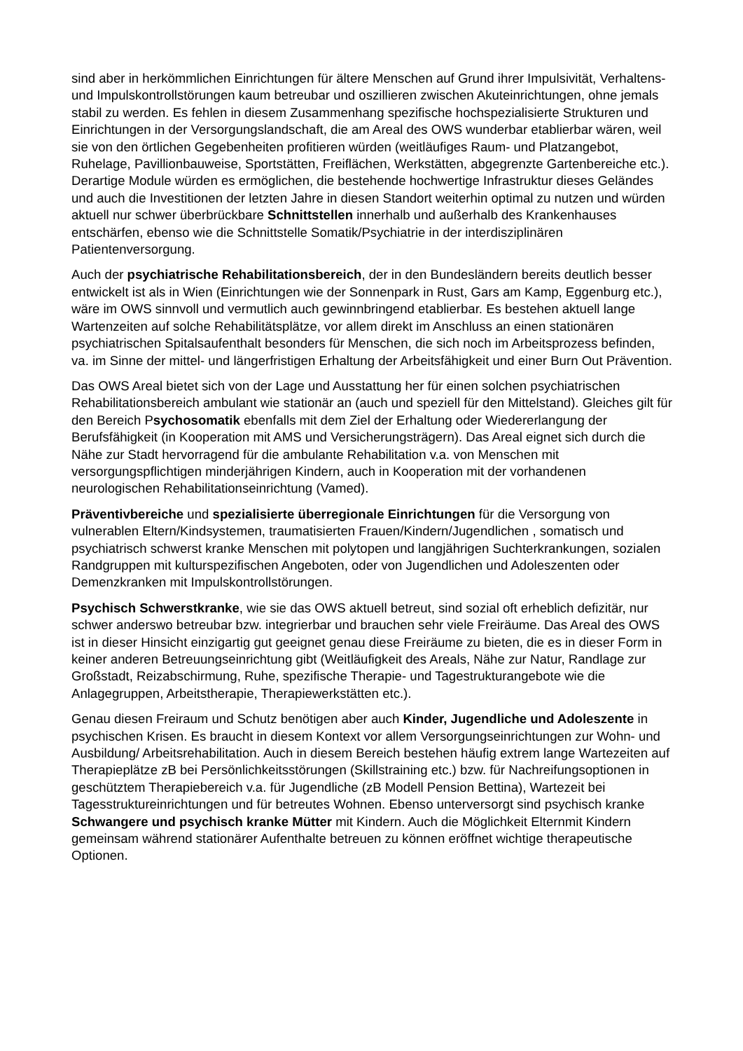sind aber in herkömmlichen Einrichtungen für ältere Menschen auf Grund ihrer Impulsivität, Verhaltens- und Impulskontrollstörungen kaum betreubar und oszillieren zwischen Akuteinrichtungen, ohne jemals stabil zu werden. Es fehlen in diesem Zusammenhang spezifische hochspezialisierte Strukturen und Einrichtungen in der Versorgungslandschaft, die am Areal des OWS wunderbar etablierbar wären, weil sie von den örtlichen Gegebenheiten profitieren würden (weitläufiges Raum- und Platzangebot, Ruhelage, Pavillionbauweise, Sportstätten, Freiflächen, Werkstätten, abgegrenzte Gartenbereiche etc.). Derartige Module würden es ermöglichen, die bestehende hochwertige Infrastruktur dieses Geländes und auch die Investitionen der letzten Jahre in diesen Standort weiterhin optimal zu nutzen und würden aktuell nur schwer überbrückbare Schnittstellen innerhalb und außerhalb des Krankenhauses entschärfen, ebenso wie die Schnittstelle Somatik/Psychiatrie in der interdisziplinären Patientenversorgung.
Auch der psychiatrische Rehabilitationsbereich, der in den Bundesländern bereits deutlich besser entwickelt ist als in Wien (Einrichtungen wie der Sonnenpark in Rust, Gars am Kamp, Eggenburg etc.), wäre im OWS sinnvoll und vermutlich auch gewinnbringend etablierbar. Es bestehen aktuell lange Wartenzeiten auf solche Rehabilitätsplätze, vor allem direkt im Anschluss an einen stationären psychiatrischen Spitalsaufenthalt besonders für Menschen, die sich noch im Arbeitsprozess befinden, va. im Sinne der mittel- und längerfristigen Erhaltung der Arbeitsfähigkeit und einer Burn Out Prävention.
Das OWS Areal bietet sich von der Lage und Ausstattung her für einen solchen psychiatrischen Rehabilitationsbereich ambulant wie stationär an (auch und speziell für den Mittelstand). Gleiches gilt für den Bereich Psychosomatik ebenfalls mit dem Ziel der Erhaltung oder Wiedererlangung der Berufsfähigkeit (in Kooperation mit AMS und Versicherungsträgern). Das Areal eignet sich durch die Nähe zur Stadt hervorragend für die ambulante Rehabilitation v.a. von Menschen mit versorgungspflichtigen minderjährigen Kindern, auch in Kooperation mit der vorhandenen neurologischen Rehabilitationseinrichtung (Vamed).
Präventivbereiche und spezialisierte überregionale Einrichtungen für die Versorgung von vulnerablen Eltern/Kindsystemen, traumatisierten Frauen/Kindern/Jugendlichen , somatisch und psychiatrisch schwerst kranke Menschen mit polytopen und langjährigen Suchterkrankungen, sozialen Randgruppen mit kulturspezifischen Angeboten, oder von Jugendlichen und Adoleszenten oder Demenzkranken mit Impulskontrollstörungen.
Psychisch Schwerstkranke, wie sie das OWS aktuell betreut, sind sozial oft erheblich defizitär, nur schwer anderswo betreubar bzw. integrierbar und brauchen sehr viele Freiräume. Das Areal des OWS ist in dieser Hinsicht einzigartig gut geeignet genau diese Freiräume zu bieten, die es in dieser Form in keiner anderen Betreuungseinrichtung gibt (Weitläufigkeit des Areals, Nähe zur Natur, Randlage zur Großstadt, Reizabschirmung, Ruhe, spezifische Therapie- und Tagestrukturangebote wie die Anlagegruppen, Arbeitstherapie, Therapiewerkstätten etc.).
Genau diesen Freiraum und Schutz benötigen aber auch Kinder, Jugendliche und Adoleszente in psychischen Krisen. Es braucht in diesem Kontext vor allem Versorgungseinrichtungen zur Wohn- und Ausbildung/ Arbeitsrehabilitation. Auch in diesem Bereich bestehen häufig extrem lange Wartezeiten auf Therapieplätze zB bei Persönlichkeitsstörungen (Skillstraining etc.) bzw. für Nachreifungsoptionen in geschütztem Therapiebereich v.a. für Jugendliche (zB Modell Pension Bettina), Wartezeit bei Tagesstruktureinrichtungen und für betreutes Wohnen. Ebenso unterversorgt sind psychisch kranke Schwangere und psychisch kranke Mütter mit Kindern. Auch die Möglichkeit Elternmit Kindern gemeinsam während stationärer Aufenthalte betreuen zu können eröffnet wichtige therapeutische Optionen.